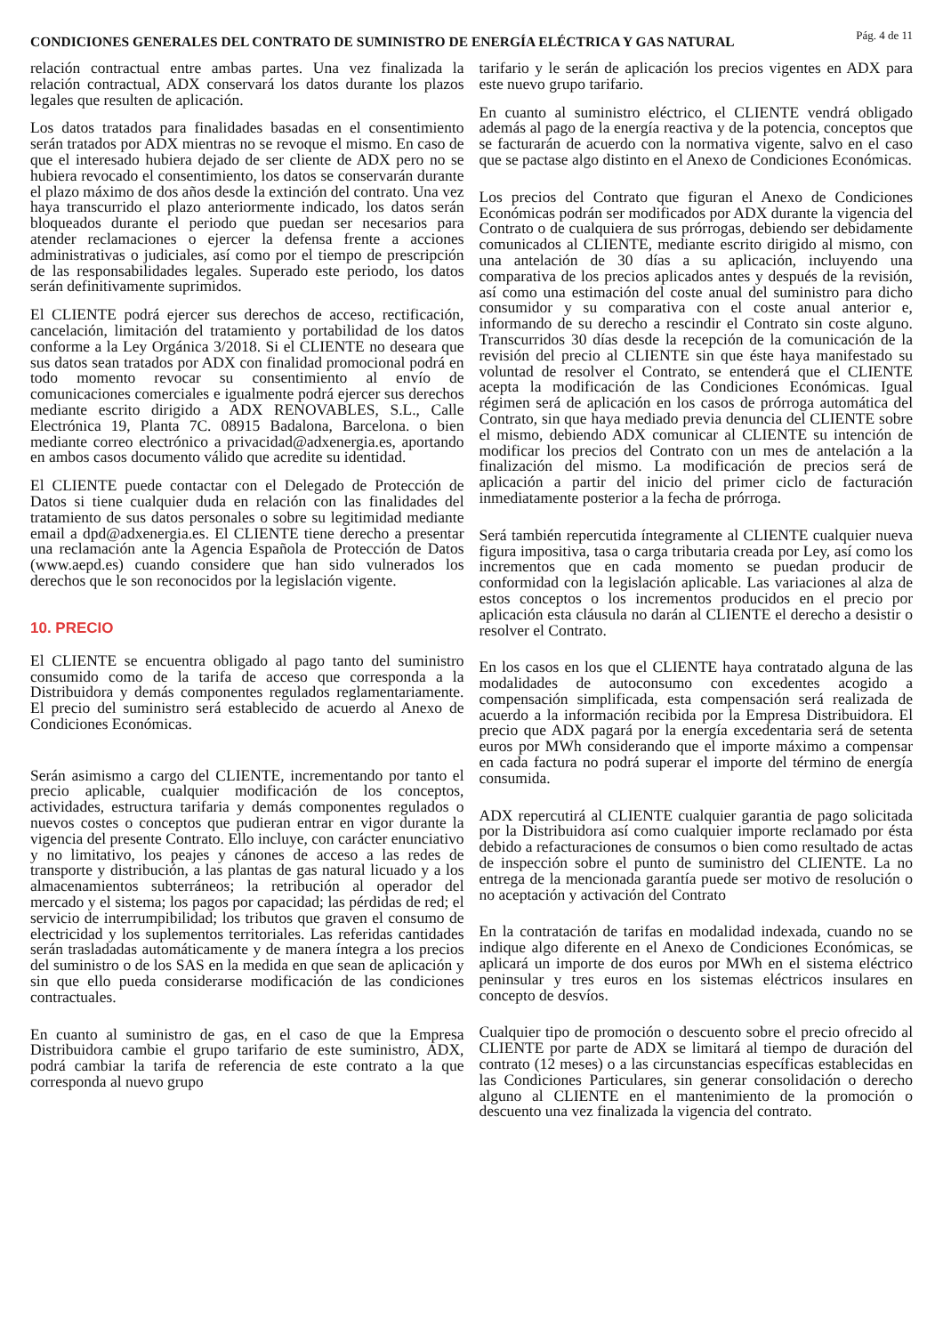CONDICIONES GENERALES DEL CONTRATO DE SUMINISTRO DE ENERGÍA ELÉCTRICA Y GAS NATURAL
Pág. 4 de 11
relación contractual entre ambas partes. Una vez finalizada la relación contractual, ADX conservará los datos durante los plazos legales que resulten de aplicación.
Los datos tratados para finalidades basadas en el consentimiento serán tratados por ADX mientras no se revoque el mismo. En caso de que el interesado hubiera dejado de ser cliente de ADX pero no se hubiera revocado el consentimiento, los datos se conservarán durante el plazo máximo de dos años desde la extinción del contrato. Una vez haya transcurrido el plazo anteriormente indicado, los datos serán bloqueados durante el periodo que puedan ser necesarios para atender reclamaciones o ejercer la defensa frente a acciones administrativas o judiciales, así como por el tiempo de prescripción de las responsabilidades legales. Superado este periodo, los datos serán definitivamente suprimidos.
El CLIENTE podrá ejercer sus derechos de acceso, rectificación, cancelación, limitación del tratamiento y portabilidad de los datos conforme a la Ley Orgánica 3/2018. Si el CLIENTE no deseara que sus datos sean tratados por ADX con finalidad promocional podrá en todo momento revocar su consentimiento al envío de comunicaciones comerciales e igualmente podrá ejercer sus derechos mediante escrito dirigido a ADX RENOVABLES, S.L., Calle Electrónica 19, Planta 7C. 08915 Badalona, Barcelona. o bien mediante correo electrónico a privacidad@adxenergia.es, aportando en ambos casos documento válido que acredite su identidad.
El CLIENTE puede contactar con el Delegado de Protección de Datos si tiene cualquier duda en relación con las finalidades del tratamiento de sus datos personales o sobre su legitimidad mediante email a dpd@adxenergia.es. El CLIENTE tiene derecho a presentar una reclamación ante la Agencia Española de Protección de Datos (www.aepd.es) cuando considere que han sido vulnerados los derechos que le son reconocidos por la legislación vigente.
10. PRECIO
El CLIENTE se encuentra obligado al pago tanto del suministro consumido como de la tarifa de acceso que corresponda a la Distribuidora y demás componentes regulados reglamentariamente. El precio del suministro será establecido de acuerdo al Anexo de Condiciones Económicas.
Serán asimismo a cargo del CLIENTE, incrementando por tanto el precio aplicable, cualquier modificación de los conceptos, actividades, estructura tarifaria y demás componentes regulados o nuevos costes o conceptos que pudieran entrar en vigor durante la vigencia del presente Contrato. Ello incluye, con carácter enunciativo y no limitativo, los peajes y cánones de acceso a las redes de transporte y distribución, a las plantas de gas natural licuado y a los almacenamientos subterráneos; la retribución al operador del mercado y el sistema; los pagos por capacidad; las pérdidas de red; el servicio de interrumpibilidad; los tributos que graven el consumo de electricidad y los suplementos territoriales. Las referidas cantidades serán trasladadas automáticamente y de manera íntegra a los precios del suministro o de los SAS en la medida en que sean de aplicación y sin que ello pueda considerarse modificación de las condiciones contractuales.
En cuanto al suministro de gas, en el caso de que la Empresa Distribuidora cambie el grupo tarifario de este suministro, ADX, podrá cambiar la tarifa de referencia de este contrato a la que corresponda al nuevo grupo
tarifario y le serán de aplicación los precios vigentes en ADX para este nuevo grupo tarifario.
En cuanto al suministro eléctrico, el CLIENTE vendrá obligado además al pago de la energía reactiva y de la potencia, conceptos que se facturarán de acuerdo con la normativa vigente, salvo en el caso que se pactase algo distinto en el Anexo de Condiciones Económicas.
Los precios del Contrato que figuran el Anexo de Condiciones Económicas podrán ser modificados por ADX durante la vigencia del Contrato o de cualquiera de sus prórrogas, debiendo ser debidamente comunicados al CLIENTE, mediante escrito dirigido al mismo, con una antelación de 30 días a su aplicación, incluyendo una comparativa de los precios aplicados antes y después de la revisión, así como una estimación del coste anual del suministro para dicho consumidor y su comparativa con el coste anual anterior e, informando de su derecho a rescindir el Contrato sin coste alguno. Transcurridos 30 días desde la recepción de la comunicación de la revisión del precio al CLIENTE sin que éste haya manifestado su voluntad de resolver el Contrato, se entenderá que el CLIENTE acepta la modificación de las Condiciones Económicas. Igual régimen será de aplicación en los casos de prórroga automática del Contrato, sin que haya mediado previa denuncia del CLIENTE sobre el mismo, debiendo ADX comunicar al CLIENTE su intención de modificar los precios del Contrato con un mes de antelación a la finalización del mismo. La modificación de precios será de aplicación a partir del inicio del primer ciclo de facturación inmediatamente posterior a la fecha de prórroga.
Será también repercutida íntegramente al CLIENTE cualquier nueva figura impositiva, tasa o carga tributaria creada por Ley, así como los incrementos que en cada momento se puedan producir de conformidad con la legislación aplicable. Las variaciones al alza de estos conceptos o los incrementos producidos en el precio por aplicación esta cláusula no darán al CLIENTE el derecho a desistir o resolver el Contrato.
En los casos en los que el CLIENTE haya contratado alguna de las modalidades de autoconsumo con excedentes acogido a compensación simplificada, esta compensación será realizada de acuerdo a la información recibida por la Empresa Distribuidora. El precio que ADX pagará por la energía excedentaria será de setenta euros por MWh considerando que el importe máximo a compensar en cada factura no podrá superar el importe del término de energía consumida.
ADX repercutirá al CLIENTE cualquier garantia de pago solicitada por la Distribuidora así como cualquier importe reclamado por ésta debido a refacturaciones de consumos o bien como resultado de actas de inspección sobre el punto de suministro del CLIENTE. La no entrega de la mencionada garantía puede ser motivo de resolución o no aceptación y activación del Contrato
En la contratación de tarifas en modalidad indexada, cuando no se indique algo diferente en el Anexo de Condiciones Económicas, se aplicará un importe de dos euros por MWh en el sistema eléctrico peninsular y tres euros en los sistemas eléctricos insulares en concepto de desvíos.
Cualquier tipo de promoción o descuento sobre el precio ofrecido al CLIENTE por parte de ADX se limitará al tiempo de duración del contrato (12 meses) o a las circunstancias específicas establecidas en las Condiciones Particulares, sin generar consolidación o derecho alguno al CLIENTE en el mantenimiento de la promoción o descuento una vez finalizada la vigencia del contrato.